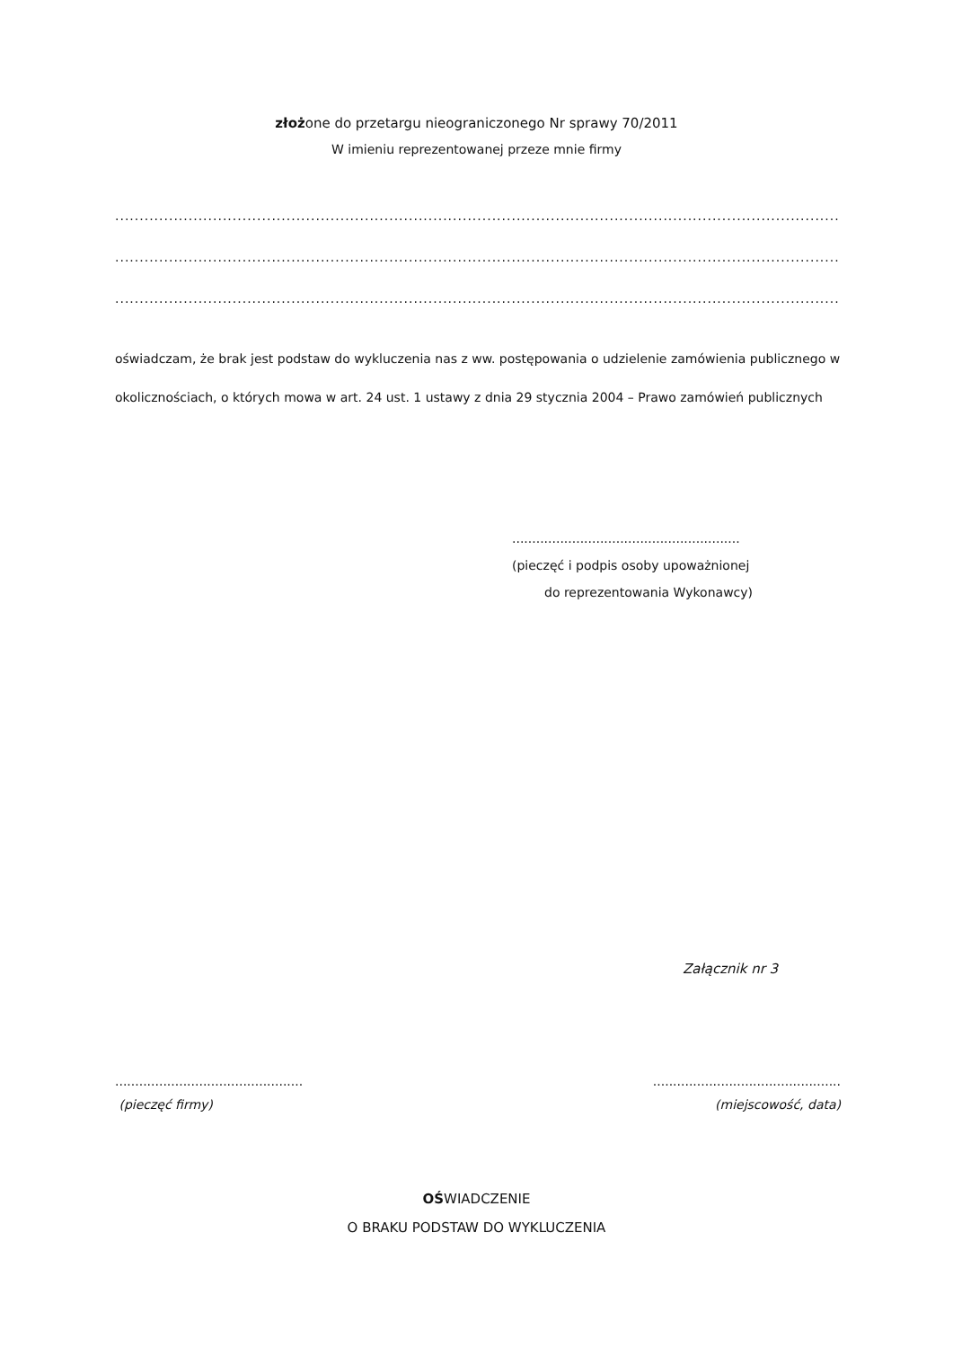złożone do przetargu nieograniczonego Nr sprawy 70/2011
W imieniu reprezentowanej przeze mnie firmy
........................................................................................................................................................
........................................................................................................................................................
........................................................................................................................................................
oświadczam, że brak jest podstaw do wykluczenia nas z ww. postępowania o udzielenie zamówienia publicznego w okolicznościach, o których mowa w art. 24 ust. 1 ustawy z dnia 29 stycznia 2004 – Prawo zamówień publicznych
.........................................................
(pieczęć i podpis osoby upoważnionej
do reprezentowania Wykonawcy)
Załącznik nr 3
...............................................
(pieczęć firmy)
...............................................
(miejscowość, data)
OŚWIADCZENIE
O BRAKU PODSTAW DO WYKLUCZENIA